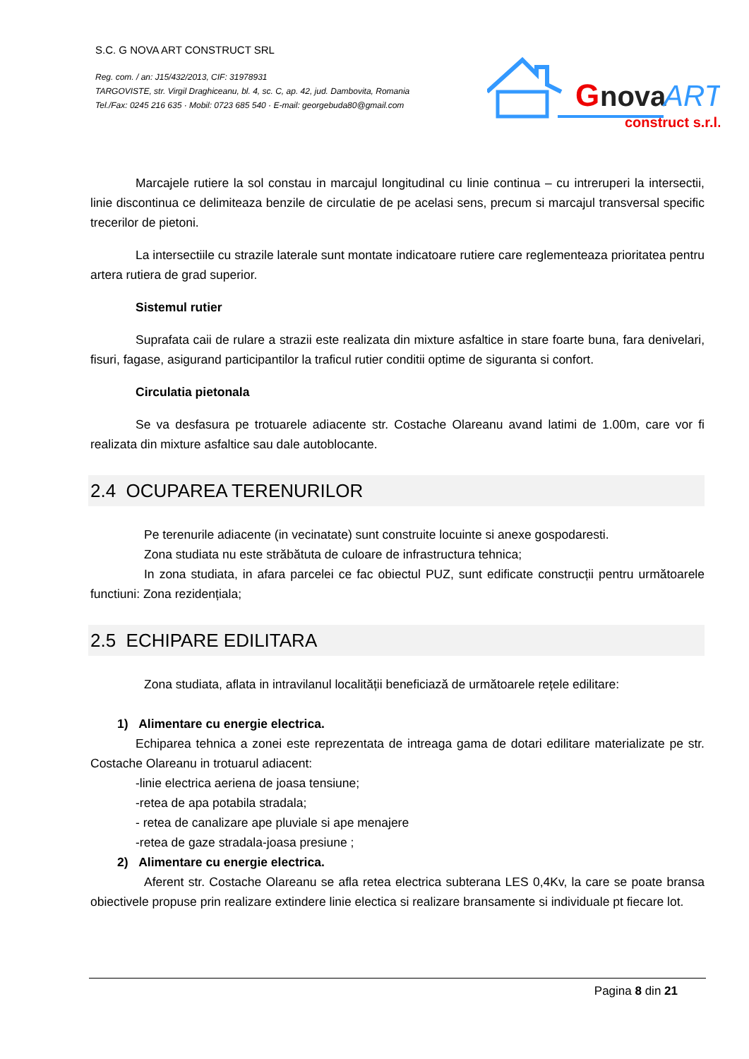S.C. G NOVA ART CONSTRUCT SRL
Reg. com. / an: J15/432/2013, CIF: 31978931
TARGOVISTE, str. Virgil Draghiceanu, bl. 4, sc. C, ap. 42, jud. Dambovita, Romania
Tel./Fax: 0245 216 635 · Mobil: 0723 685 540 · E-mail: georgebuda80@gmail.com
G
nova
ART
construct s.r.l.
Marcajele rutiere la sol constau in marcajul longitudinal cu linie continua – cu intreruperi la intersectii, linie discontinua ce delimiteaza benzile de circulatie de pe acelasi sens, precum si marcajul transversal specific trecerilor de pietoni.
La intersectiile cu strazile laterale sunt montate indicatoare rutiere care reglementeaza prioritatea pentru artera rutiera de grad superior.
Sistemul rutier
Suprafata caii de rulare a strazii este realizata din mixture asfaltice in stare foarte buna, fara denivelari, fisuri, fagase, asigurand participantilor la traficul rutier conditii optime de siguranta si confort.
Circulatia pietonala
Se va desfasura pe trotuarele adiacente str. Costache Olareanu avand latimi de 1.00m, care vor fi realizata din mixture asfaltice sau dale autoblocante.
2.4 OCUPAREA TERENURILOR
Pe terenurile adiacente (in vecinatate) sunt construite locuinte si anexe gospodaresti.
Zona studiata nu este străbătuta de culoare de infrastructura tehnica;
In zona studiata, in afara parcelei ce fac obiectul PUZ, sunt edificate construcții pentru următoarele functiuni: Zona rezidențiala;
2.5 ECHIPARE EDILITARA
Zona studiata, aflata in intravilanul localității beneficiază de următoarele rețele edilitare:
1) Alimentare cu energie electrica.
Echiparea tehnica a zonei este reprezentata de intreaga gama de dotari edilitare materializate pe str. Costache Olareanu in trotuarul adiacent:
-linie electrica aeriena de joasa tensiune;
-retea de apa potabila stradala;
- retea de canalizare ape pluviale si ape menajere
-retea de gaze stradala-joasa presiune ;
2) Alimentare cu energie electrica.
Aferent str. Costache Olareanu se afla retea electrica subterana LES 0,4Kv, la care se poate bransa obiectivele propuse prin realizare extindere linie electica si realizare bransamente si individuale pt fiecare lot.
Pagina 8 din 21